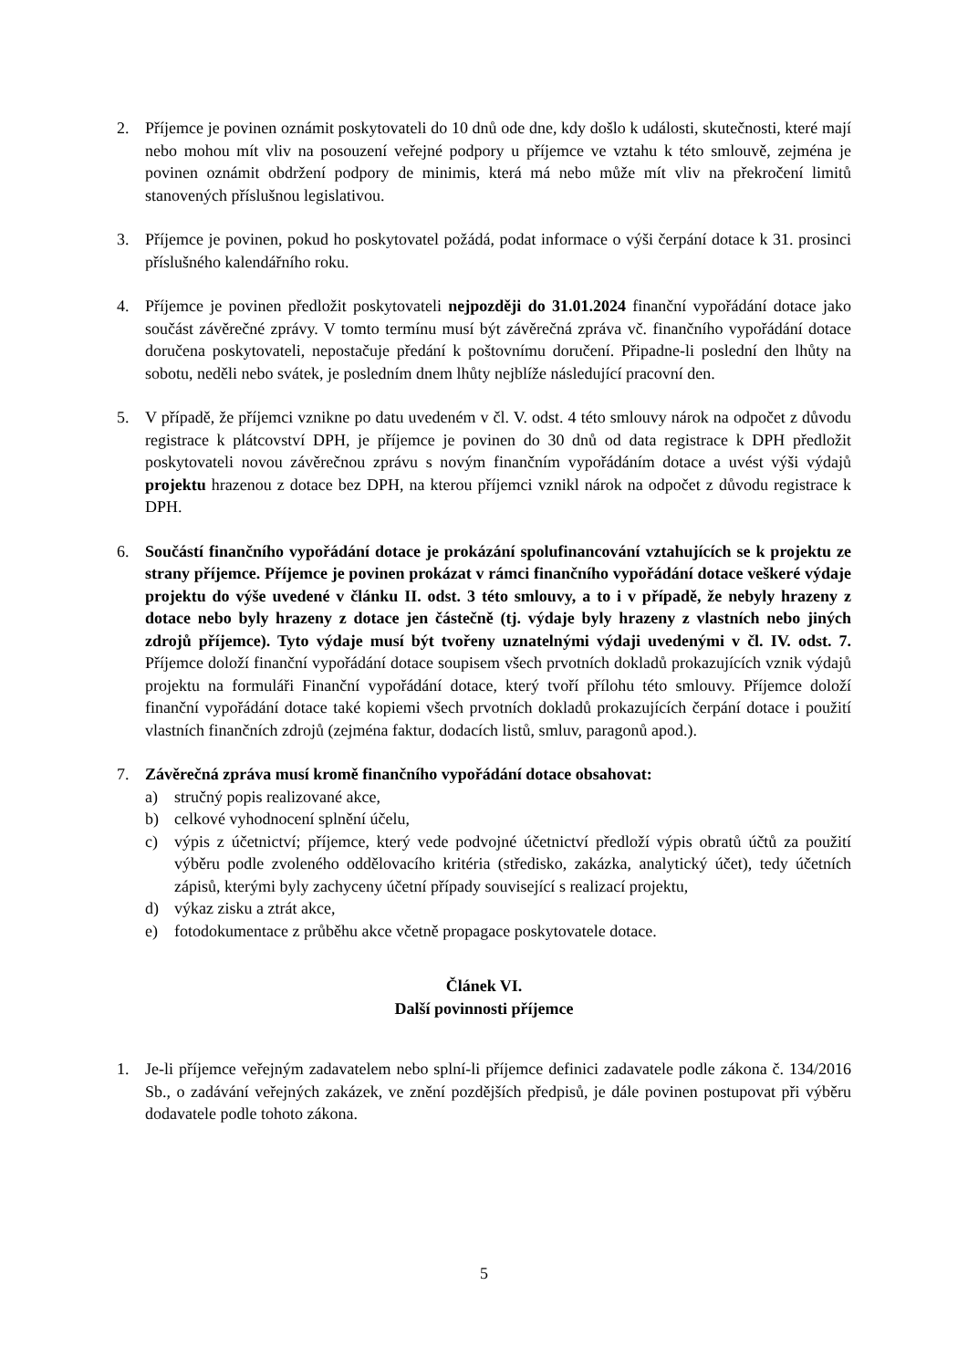2. Příjemce je povinen oznámit poskytovateli do 10 dnů ode dne, kdy došlo k události, skutečnosti, které mají nebo mohou mít vliv na posouzení veřejné podpory u příjemce ve vztahu k této smlouvě, zejména je povinen oznámit obdržení podpory de minimis, která má nebo může mít vliv na překročení limitů stanovených příslušnou legislativou.
3. Příjemce je povinen, pokud ho poskytovatel požádá, podat informace o výši čerpání dotace k 31. prosinci příslušného kalendářního roku.
4. Příjemce je povinen předložit poskytovateli nejpozději do 31.01.2024 finanční vypořádání dotace jako součást závěrečné zprávy. V tomto termínu musí být závěrečná zpráva vč. finančního vypořádání dotace doručena poskytovateli, nepostačuje předání k poštovnímu doručení. Připadne-li poslední den lhůty na sobotu, neděli nebo svátek, je posledním dnem lhůty nejblíže následující pracovní den.
5. V případě, že příjemci vznikne po datu uvedeném v čl. V. odst. 4 této smlouvy nárok na odpočet z důvodu registrace k plátcovství DPH, je příjemce je povinen do 30 dnů od data registrace k DPH předložit poskytovateli novou závěrečnou zprávu s novým finančním vypořádáním dotace a uvést výši výdajů projektu hrazenou z dotace bez DPH, na kterou příjemci vznikl nárok na odpočet z důvodu registrace k DPH.
6. Součástí finančního vypořádání dotace je prokázání spolufinancování vztahujících se k projektu ze strany příjemce. Příjemce je povinen prokázat v rámci finančního vypořádání dotace veškeré výdaje projektu do výše uvedené v článku II. odst. 3 této smlouvy, a to i v případě, že nebyly hrazeny z dotace nebo byly hrazeny z dotace jen částečně (tj. výdaje byly hrazeny z vlastních nebo jiných zdrojů příjemce). Tyto výdaje musí být tvořeny uznatelnými výdaji uvedenými v čl. IV. odst. 7. Příjemce doloží finanční vypořádání dotace soupisem všech prvotních dokladů prokazujících vznik výdajů projektu na formuláři Finanční vypořádání dotace, který tvoří přílohu této smlouvy. Příjemce doloží finanční vypořádání dotace také kopiemi všech prvotních dokladů prokazujících čerpání dotace i použití vlastních finančních zdrojů (zejména faktur, dodacích listů, smluv, paragonů apod.).
7. Závěrečná zpráva musí kromě finančního vypořádání dotace obsahovat:
a) stručný popis realizované akce,
b) celkové vyhodnocení splnění účelu,
c) výpis z účetnictví; příjemce, který vede podvojné účetnictví předloží výpis obratů účtů za použití výběru podle zvoleného oddělovacího kritéria (středisko, zakázka, analytický účet), tedy účetních zápisů, kterými byly zachyceny účetní případy související s realizací projektu,
d) výkaz zisku a ztrát akce,
e) fotodokumentace z průběhu akce včetně propagace poskytovatele dotace.
Článek VI.
Další povinnosti příjemce
1. Je-li příjemce veřejným zadavatelem nebo splní-li příjemce definici zadavatele podle zákona č. 134/2016 Sb., o zadávání veřejných zakázek, ve znění pozdějších předpisů, je dále povinen postupovat při výběru dodavatele podle tohoto zákona.
5